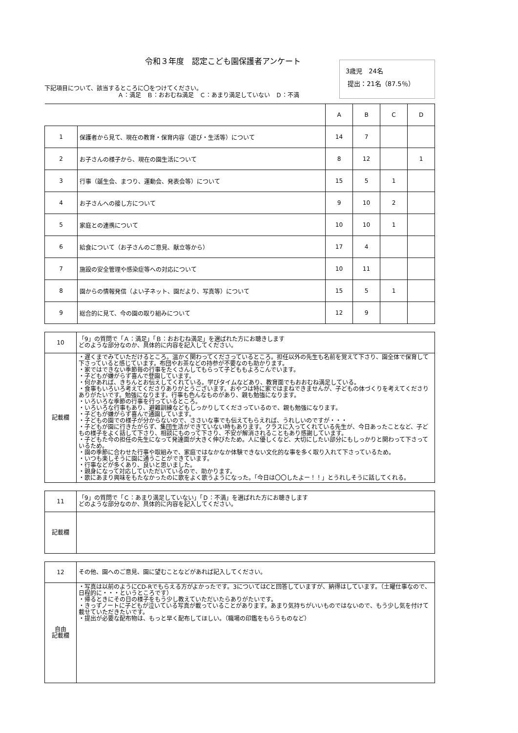令和３年度　認定こども園保護者アンケート
下記項目について、該当するところに〇をつけてください。
Ａ：満足　Ｂ：おおむね満足　Ｃ：あまり満足していない　Ｄ：不満
3歳児　24名
提出：21名（87.5％）
| | | A | B | C | D |
| --- | --- | --- | --- | --- | --- |
| 1 | 保護者から見て、現在の教育・保育内容（遊び・生活等）について | 14 | 7 | | |
| 2 | お子さんの様子から、現在の園生活について | 8 | 12 | | 1 |
| 3 | 行事（誕生会、まつり、運動会、発表会等）について | 15 | 5 | 1 | |
| 4 | お子さんへの接し方について | 9 | 10 | 2 | |
| 5 | 家庭との連携について | 10 | 10 | 1 | |
| 6 | 給食について（お子さんのご意見、献立等から） | 17 | 4 | | |
| 7 | 施設の安全管理や感染症等への対応について | 10 | 11 | | |
| 8 | 園からの情報発信（よい子ネット、園だより、写真等）について | 15 | 5 | 1 | |
| 9 | 総合的に見て、今の園の取り組みについて | 12 | 9 | | |
| 10 | 「9」の質問で「Ａ：満足」「Ｂ：おおむね満足」を選ばれた方にお聴きします どのような部分なのか、具体的に内容を記入してください。 |
| 記載欄 | ・遅くまでみていただけるところ。温かく関わってくださっているところ。担任以外の先生も名前を覚えて下さり、園全体で保育して下さっていると感じています。布団やお茶などの持参が不要なのも助かります。 ・家ではできない季節毎の行事をたくさんしてもらって子どももよろこんでいます。 ・子どもが嫌がらず喜んで登園しています。 ・何かあれば、きちんとお伝えしてくれている。学びタイムなどあり、教育面でもおおむね満足している。 ・食事もいろいろ考えてくださりありがとうございます。おやつは特に家ではまねできませんが、子どもの体づくりを考えてくださりありがたいです。勉強になります。行事も色んなものがあり、親も勉強になります。 ・いろいろな季節の行事を行っているところ。 ・いろいろな行事もあり、避難訓練などもしっかりしてくださっているので、親も勉強になります。 ・子どもが嫌がらず喜んで通園しています。 ・子どもの園での様子が分からないので、ささいな事でも伝えてもらえれば、うれしいのですが・・・ ・子どもが園に行きたがらず、集団生活ができていない時もあります。クラスに入ってくれている先生が、今日あったことなど、子どもの様子をよく話して下さり、相談にものって下さり、不安が解消されることもあり感謝しています。 ・子どもた今の担任の先生になって発達面が大きく伸びたため。人に優しくなど、大切にしたい部分にもしっかりと関わって下さっているため。 ・園の季節に合わせた行事や取組みで、家庭ではなかなか体験できない文化的な事を多く取り入れて下さっているため。 ・いつも楽しそうに園に通うことができています。 ・行事などが多くあり、良いと思いました。 ・親身になって対応していただいているので、助かります。 ・歌にあまり興味をもたなかったのに歌をよく歌うようになった。「今日は〇〇したよー！！」とうれしそうに話してくれる。 |
| 11 | 「9」の質問で「Ｃ：あまり満足していない」「Ｄ：不満」を選ばれた方にお聴きします どのような部分なのか、具体的に内容を記入してください。 |
| 記載欄 | |
| 12 | その他、園へのご意見、園に望むことなどがあれば記入してください。 |
| 自由 記載欄 | ・写真は以前のようにCD-Rでもらえる方がよかったです。3についてはCと回答していますが、納得はしています。（土曜仕事なので、日程的に・・・というところです） ・帰るときにその日の様子をもう少し教えていただいたらありがたいです。 ・きっずノートに子どもが泣いている写真が載っていることがあります。あまり気持ちがいいものではないので、もう少し気を付けて載せていただきたいです。 ・提出が必要な配布物は、もっと早く配布してほしい。（職場の印鑑をもらうものなど） |